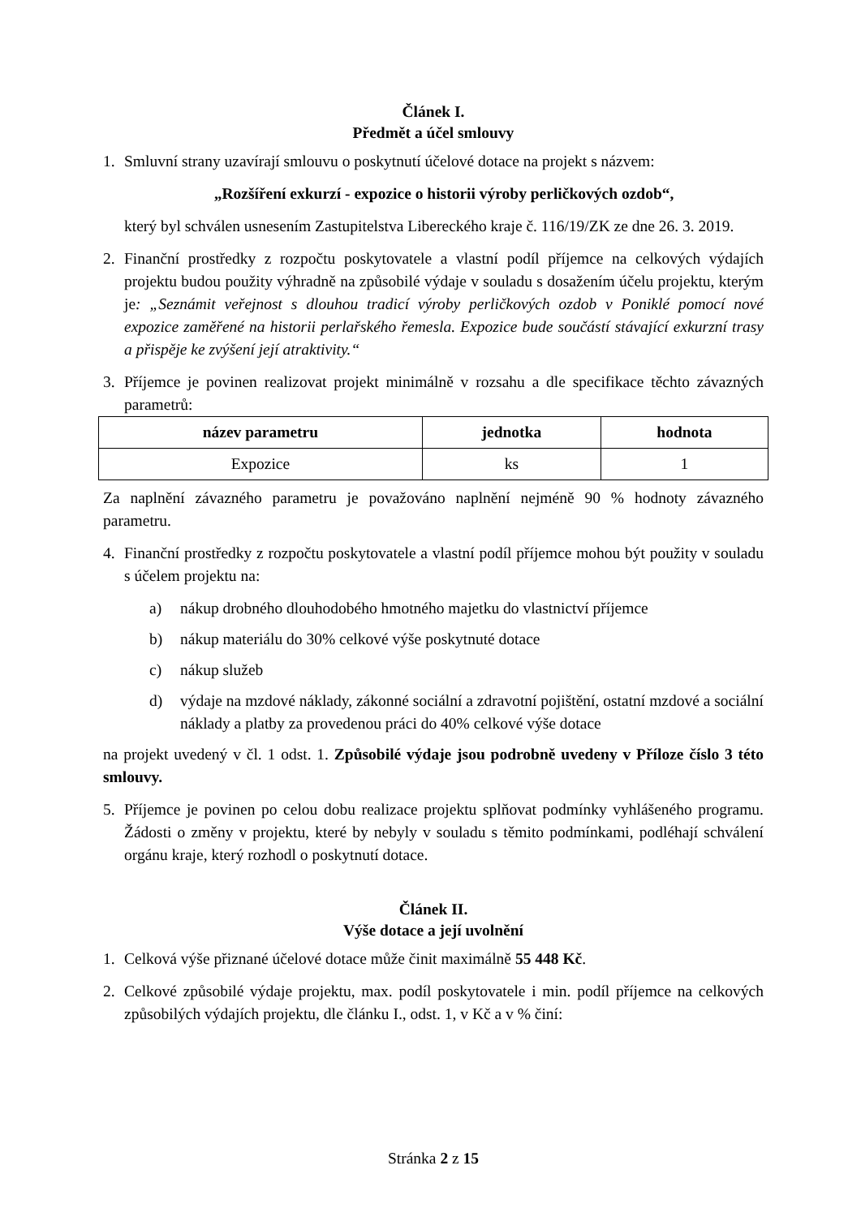Článek I.
Předmět a účel smlouvy
1. Smluvní strany uzavírají smlouvu o poskytnutí účelové dotace na projekt s názvem:
„Rozšíření exkurzí - expozice o historii výroby perličkových ozdob“,
který byl schválen usnesením Zastupitelstva Libereckého kraje č. 116/19/ZK ze dne 26. 3. 2019.
2. Finanční prostředky z rozpočtu poskytovatele a vlastní podíl příjemce na celkových výdajích projektu budou použity výhradně na způsobilé výdaje v souladu s dosažením účelu projektu, kterým je: „Seznámit veřejnost s dlouhou tradicí výroby perličkových ozdob v Poniklé pomocí nové expozice zaměřené na historii perlařského řemesla. Expozice bude součástí stávající exkurzní trasy a přispěje ke zvýšení její atraktivity.“
3. Příjemce je povinen realizovat projekt minimálně v rozsahu a dle specifikace těchto závazných parametrů:
| název parametru | jednotka | hodnota |
| --- | --- | --- |
| Expozice | ks | 1 |
Za naplnění závazného parametru je považováno naplnění nejméně 90 % hodnoty závazného parametru.
4. Finanční prostředky z rozpočtu poskytovatele a vlastní podíl příjemce mohou být použity v souladu s účelem projektu na:
a) nákup drobného dlouhodobého hmotného majetku do vlastnictví příjemce
b) nákup materiálu do 30% celkové výše poskytnuté dotace
c) nákup služeb
d) výdaje na mzdové náklady, zákonné sociální a zdravotní pojištění, ostatní mzdové a sociální náklady a platby za provedenou práci do 40% celkové výše dotace
na projekt uvedený v čl. 1 odst. 1. Způsobilé výdaje jsou podrobně uvedeny v Příloze číslo 3 této smlouvy.
5. Příjemce je povinen po celou dobu realizace projektu splňovat podmínky vyhlášeného programu. Žádosti o změny v projektu, které by nebyly v souladu s těmito podmínkami, podléhají schválení orgánu kraje, který rozhodl o poskytnutí dotace.
Článek II.
Výše dotace a její uvolnění
1. Celková výše přiznané účelové dotace může činit maximálně 55 448 Kč.
2. Celkové způsobilé výdaje projektu, max. podíl poskytovatele i min. podíl příjemce na celkových způsobilých výdajích projektu, dle článku I., odst. 1, v Kč a v % činí:
Stránka 2 z 15